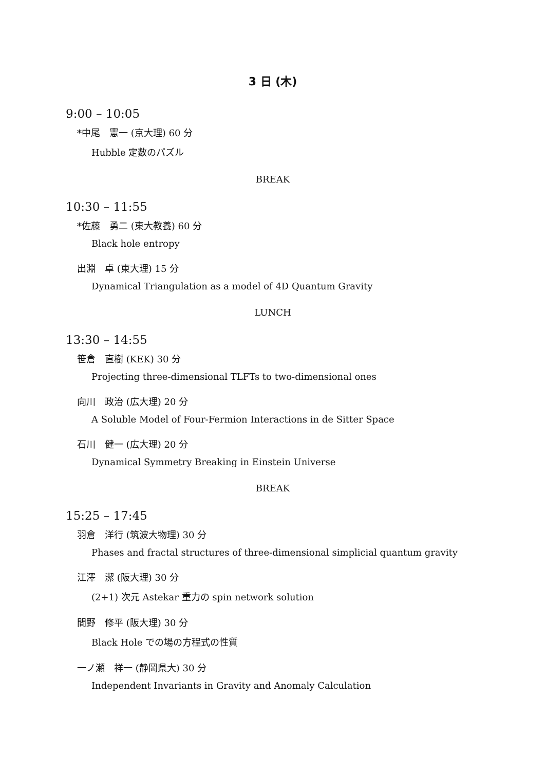3 日 (木)
9:00 – 10:05
*中尾　憲一 (京大理) 60 分
Hubble 定数のパズル
BREAK
10:30 – 11:55
*佐藤　勇二 (東大教養) 60 分
Black hole entropy
出淵　卓 (東大理) 15 分
Dynamical Triangulation as a model of 4D Quantum Gravity
LUNCH
13:30 – 14:55
笹倉　直樹 (KEK) 30 分
Projecting three-dimensional TLFTs to two-dimensional ones
向川　政治 (広大理) 20 分
A Soluble Model of Four-Fermion Interactions in de Sitter Space
石川　健一 (広大理) 20 分
Dynamical Symmetry Breaking in Einstein Universe
BREAK
15:25 – 17:45
羽倉　洋行 (筑波大物理) 30 分
Phases and fractal structures of three-dimensional simplicial quantum gravity
江澤　潔 (阪大理) 30 分
(2+1) 次元 Astekar 重力の spin network solution
間野　修平 (阪大理) 30 分
Black Hole での場の方程式の性質
一ノ瀬　祥一 (静岡県大) 30 分
Independent Invariants in Gravity and Anomaly Calculation